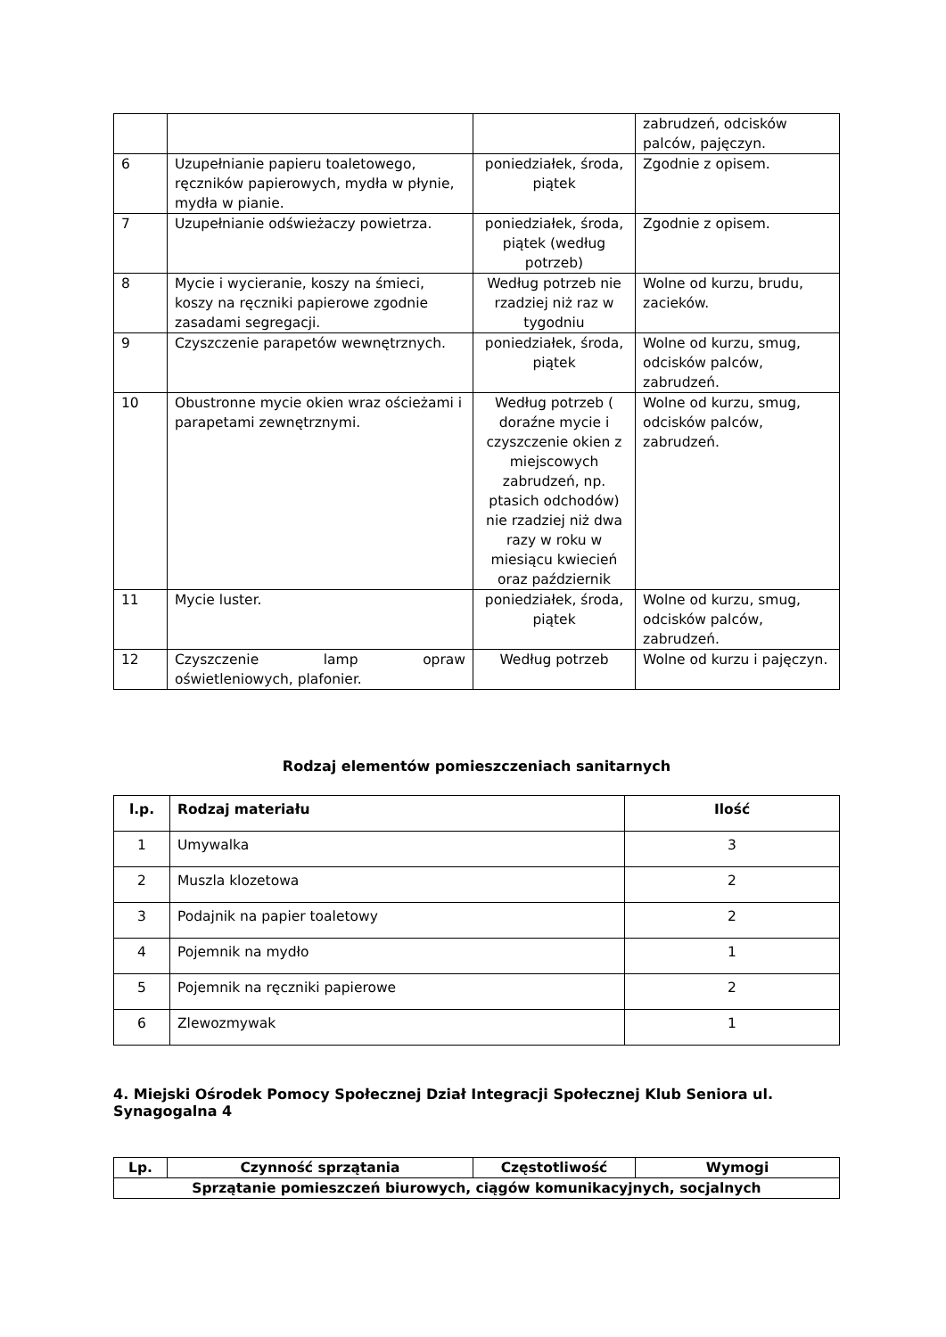| | | | zabrudzeń, odcisków palców, pajęczyn. |
| 6 | Uzupełnianie papieru toaletowego, ręczników papierowych, mydła w płynie, mydła w pianie. | poniedziałek, środa, piątek | Zgodnie z opisem. |
| 7 | Uzupełnianie odświeżaczy powietrza. | poniedziałek, środa, piątek (według potrzeb) | Zgodnie z opisem. |
| 8 | Mycie i wycieranie, koszy na śmieci, koszy na ręczniki papierowe zgodnie zasadami segregacji. | Według potrzeb nie rzadziej niż raz w tygodniu | Wolne od kurzu, brudu, zacieków. |
| 9 | Czyszczenie parapetów wewnętrznych. | poniedziałek, środa, piątek | Wolne od kurzu, smug, odcisków palców, zabrudzeń. |
| 10 | Obustronne mycie okien wraz ościeżami i parapetami zewnętrznymi. | Według potrzeb ( doraźne mycie i czyszczenie okien z miejscowych zabrudzeń, np. ptasich odchodów) nie rzadziej niż dwa razy w roku w miesiącu kwiecień oraz październik | Wolne od kurzu, smug, odcisków palców, zabrudzeń. |
| 11 | Mycie luster. | poniedziałek, środa, piątek | Wolne od kurzu, smug, odcisków palców, zabrudzeń. |
| 12 | Czyszczenie lamp opraw oświetleniowych, plafonier. | Według potrzeb | Wolne od kurzu i pajęczyn. |
Rodzaj elementów pomieszczeniach sanitarnych
| l.p. | Rodzaj materiału | Ilość |
| --- | --- | --- |
| 1 | Umywalka | 3 |
| 2 | Muszla klozetowa | 2 |
| 3 | Podajnik na papier toaletowy | 2 |
| 4 | Pojemnik na mydło | 1 |
| 5 | Pojemnik na ręczniki papierowe | 2 |
| 6 | Zlewozmywak | 1 |
4. Miejski Ośrodek Pomocy Społecznej Dział Integracji Społecznej Klub Seniora ul. Synagogalna 4
| Lp. | Czynność sprzątania | Częstotliwość | Wymogi |
| --- | --- | --- | --- |
| Sprzątanie pomieszczeń biurowych, ciągów komunikacyjnych, socjalnych | | | |